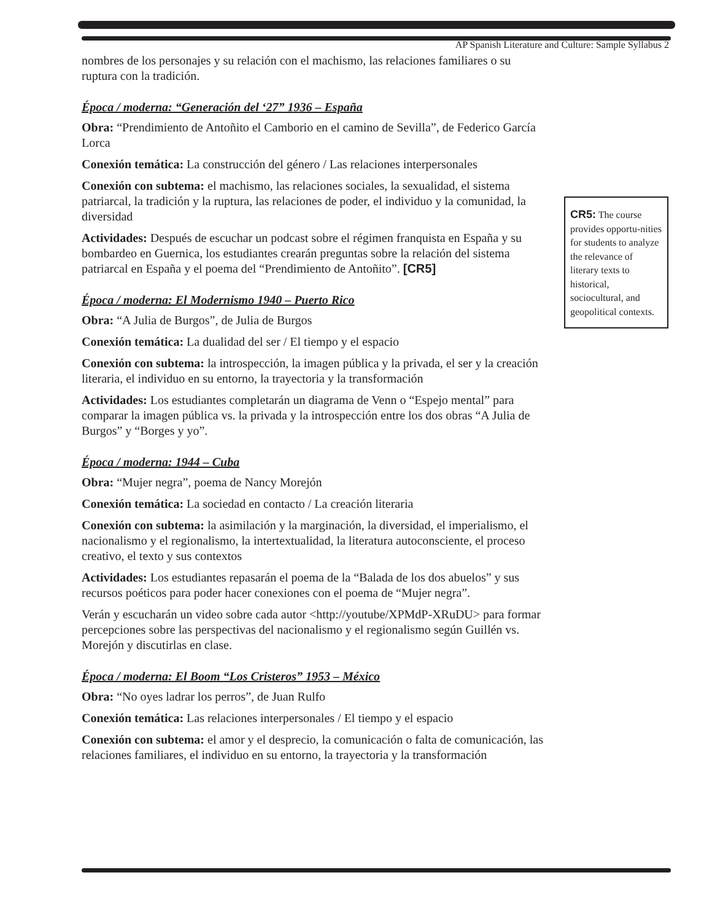AP Spanish Literature and Culture: Sample Syllabus 2
nombres de los personajes y su relación con el machismo, las relaciones familiares o su ruptura con la tradición.
Época / moderna: “Generación del ‘27” 1936 – España
Obra: “Prendimiento de Antoñito el Camborio en el camino de Sevilla”, de Federico García Lorca
Conexión temática: La construcción del género / Las relaciones interpersonales
Conexión con subtema: el machismo, las relaciones sociales, la sexualidad, el sistema patriarcal, la tradición y la ruptura, las relaciones de poder, el individuo y la comunidad, la diversidad
Actividades: Después de escuchar un podcast sobre el régimen franquista en España y su bombardeo en Guernica, los estudiantes crearán preguntas sobre la relación del sistema patriarcal en España y el poema del “Prendimiento de Antoñito”. [CR5]
Época / moderna: El Modernismo 1940 – Puerto Rico
Obra: “A Julia de Burgos”, de Julia de Burgos
Conexión temática: La dualidad del ser / El tiempo y el espacio
Conexión con subtema: la introspección, la imagen pública y la privada, el ser y la creación literaria, el individuo en su entorno, la trayectoria y la transformación
Actividades: Los estudiantes completarán un diagrama de Venn o “Espejo mental” para comparar la imagen pública vs. la privada y la introspección entre los dos obras “A Julia de Burgos” y “Borges y yo”.
Época / moderna: 1944 – Cuba
Obra: “Mujer negra”, poema de Nancy Morejón
Conexión temática: La sociedad en contacto / La creación literaria
Conexión con subtema: la asimilación y la marginación, la diversidad, el imperialismo, el nacionalismo y el regionalismo, la intertextualidad, la literatura autoconsciente, el proceso creativo, el texto y sus contextos
Actividades: Los estudiantes repasarán el poema de la “Balada de los dos abuelos” y sus recursos poéticos para poder hacer conexiones con el poema de “Mujer negra”.
Verán y escucharán un video sobre cada autor <http://youtube/XPMdP-XRuDU> para formar percepciones sobre las perspectivas del nacionalismo y el regionalismo según Guillén vs. Morejón y discutirlas en clase.
Época / moderna: El Boom “Los Cristeros” 1953 – México
Obra: “No oyes ladrar los perros”, de Juan Rulfo
Conexión temática: Las relaciones interpersonales / El tiempo y el espacio
Conexión con subtema: el amor y el desprecio, la comunicación o falta de comunicación, las relaciones familiares, el individuo en su entorno, la trayectoria y la transformación
CR5: The course provides opportu-nities for students to analyze the relevance of literary texts to historical, sociocultural, and geopolitical contexts.